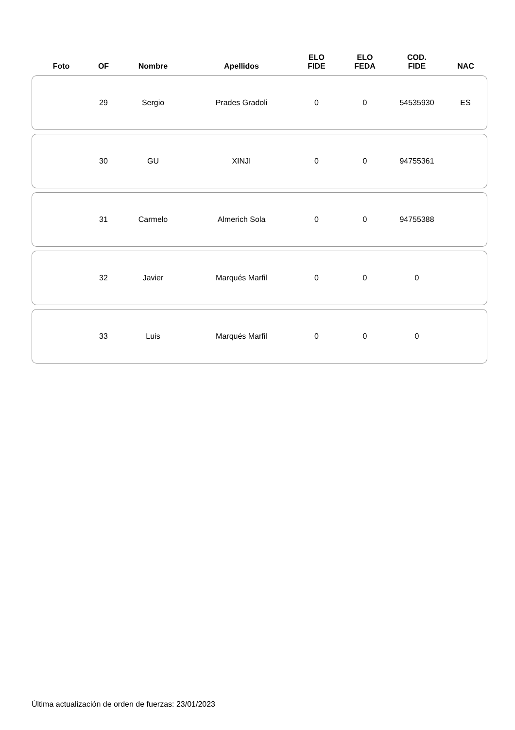| Foto | OF | Nombre | Apellidos | ELO FIDE | ELO FEDA | COD. FIDE | NAC |
| --- | --- | --- | --- | --- | --- | --- | --- |
| | 29 | Sergio | Prades Gradoli | 0 | 0 | 54535930 | ES |
| | 30 | GU | XINJI | 0 | 0 | 94755361 | |
| | 31 | Carmelo | Almerich Sola | 0 | 0 | 94755388 | |
| | 32 | Javier | Marqués Marfil | 0 | 0 | 0 | |
| | 33 | Luis | Marqués Marfil | 0 | 0 | 0 | |
Última actualización de orden de fuerzas: 23/01/2023